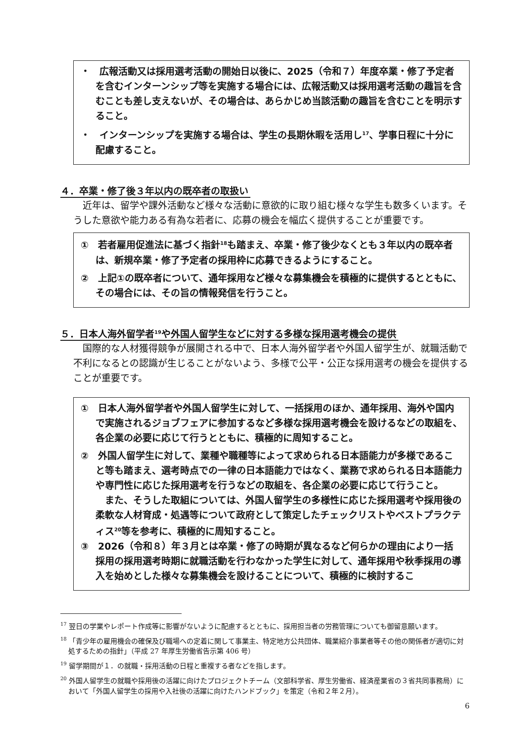・　広報活動又は採用選考活動の開始日以後に、2025（令和７）年度卒業・修了予定者を含むインターンシップ等を実施する場合には、広報活動又は採用選考活動の趣旨を含むことも差し支えないが、その場合は、あらかじめ当該活動の趣旨を含むことを明示すること。
・　インターンシップを実施する場合は、学生の長期休暇を活用し<sup>17</sup>、学事日程に十分に配慮すること。
４．卒業・修了後３年以内の既卒者の取扱い
近年は、留学や課外活動など様々な活動に意欲的に取り組む様々な学生も数多くいます。そうした意欲や能力ある有為な若者に、応募の機会を幅広く提供することが重要です。
①　若者雇用促進法に基づく指針<sup>18</sup>も踏まえ、卒業・修了後少なくとも３年以内の既卒者は、新規卒業・修了予定者の採用枠に応募できるようにすること。
②　上記①の既卒者について、通年採用など様々な募集機会を積極的に提供するとともに、その場合には、その旨の情報発信を行うこと。
５．日本人海外留学者<sup>19</sup>や外国人留学生などに対する多様な採用選考機会の提供
国際的な人材獲得競争が展開される中で、日本人海外留学者や外国人留学生が、就職活動で不利になるとの認識が生じることがないよう、多様で公平・公正な採用選考の機会を提供することが重要です。
①　日本人海外留学者や外国人留学生に対して、一括採用のほか、通年採用、海外や国内で実施されるジョブフェアに参加するなど多様な採用選考機会を設けるなどの取組を、各企業の必要に応じて行うとともに、積極的に周知すること。
②　外国人留学生に対して、業種や職種等によって求められる日本語能力が多様であること等も踏まえ、選考時点での一律の日本語能力ではなく、業務で求められる日本語能力や専門性に応じた採用選考を行うなどの取組を、各企業の必要に応じて行うこと。
また、そうした取組については、外国人留学生の多様性に応じた採用選考や採用後の柔軟な人材育成・処遇等について政府として策定したチェックリストやベストプラクティス<sup>20</sup>等を参考に、積極的に周知すること。
③　2026（令和８）年３月とは卒業・修了の時期が異なるなど何らかの理由により一括採用の採用選考時期に就職活動を行わなかった学生に対して、通年採用や秋季採用の導入を始めとした様々な募集機会を設けることについて、積極的に検討するこ
<sup>17</sup> 翌日の学業やレポート作成等に影響がないように配慮するとともに、採用担当者の労務管理についても御留意願います。
<sup>18</sup> 「青少年の雇用機会の確保及び職場への定着に関して事業主、特定地方公共団体、職業紹介事業者等その他の関係者が適切に対処するための指針」（平成 27 年厚生労働省告示第 406 号）
<sup>19</sup> 留学期間が１．の就職・採用活動の日程と重複する者などを指します。
<sup>20</sup> 外国人留学生の就職や採用後の活躍に向けたプロジェクトチーム（文部科学省、厚生労働省、経済産業省の３省共同事務局）において「外国人留学生の採用や入社後の活躍に向けたハンドブック」を策定（令和２年２月）。
6